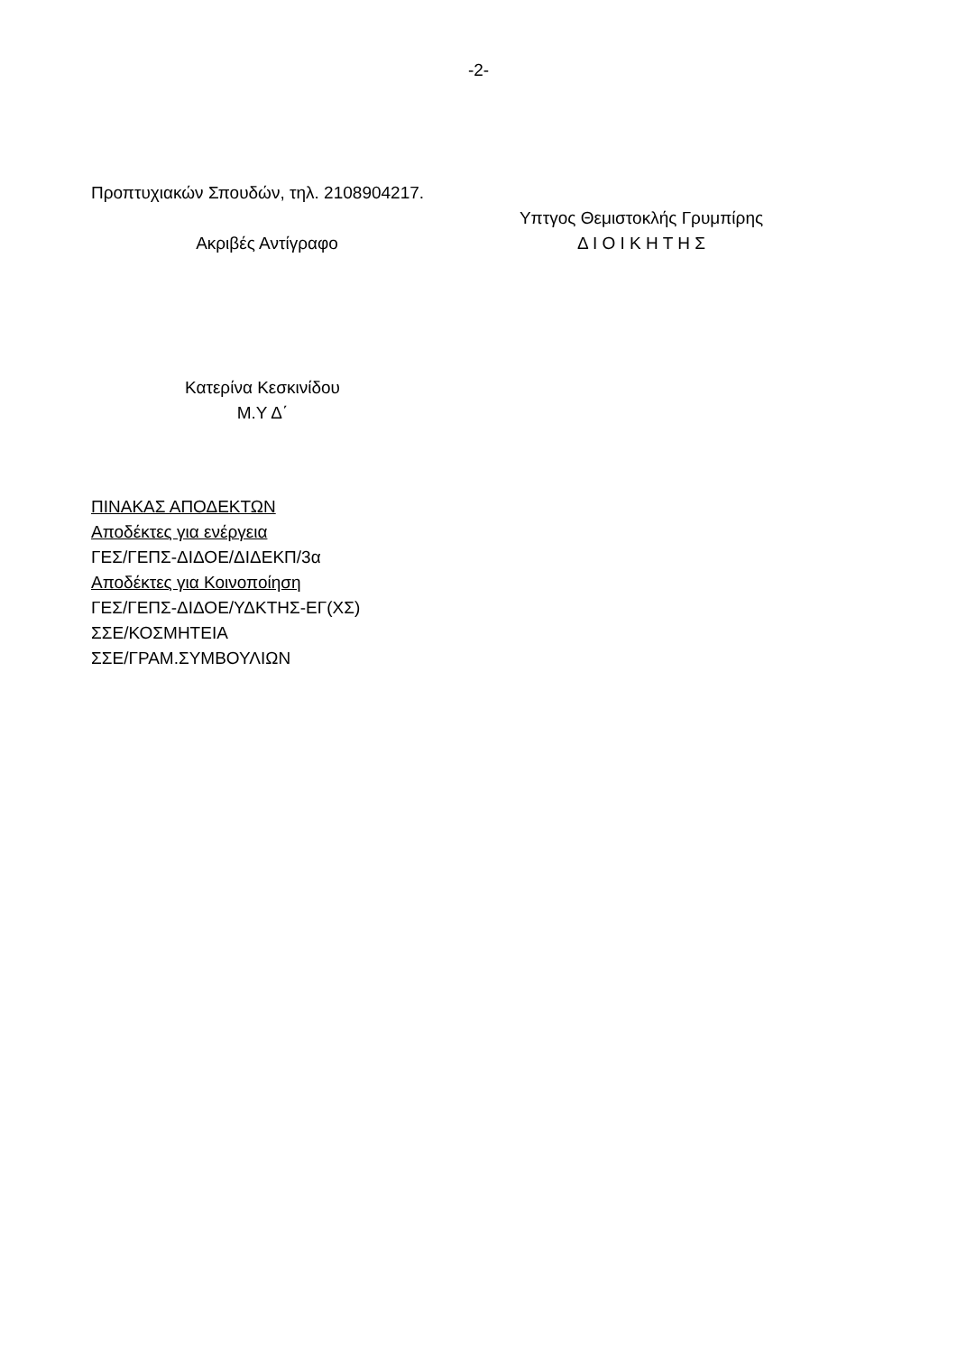-2-
Προπτυχιακών Σπουδών, τηλ. 2108904217.
Ακριβές Αντίγραφο
Υπτγος Θεμιστοκλής Γρυμπίρης
Δ Ι Ο Ι Κ Η Τ Η Σ
Κατερίνα Κεσκινίδου
Μ.Υ Δ΄
ΠΙΝΑΚΑΣ ΑΠΟΔΕΚΤΩΝ
Αποδέκτες για ενέργεια
ΓΕΣ/ΓΕΠΣ-ΔΙΔΟΕ/ΔΙΔΕΚΠ/3α
Αποδέκτες για Κοινοποίηση
ΓΕΣ/ΓΕΠΣ-ΔΙΔΟΕ/ΥΔΚΤΗΣ-ΕΓ(ΧΣ)
ΣΣΕ/ΚΟΣΜΗΤΕΙΑ
ΣΣΕ/ΓΡΑΜ.ΣΥΜΒΟΥΛΙΩΝ